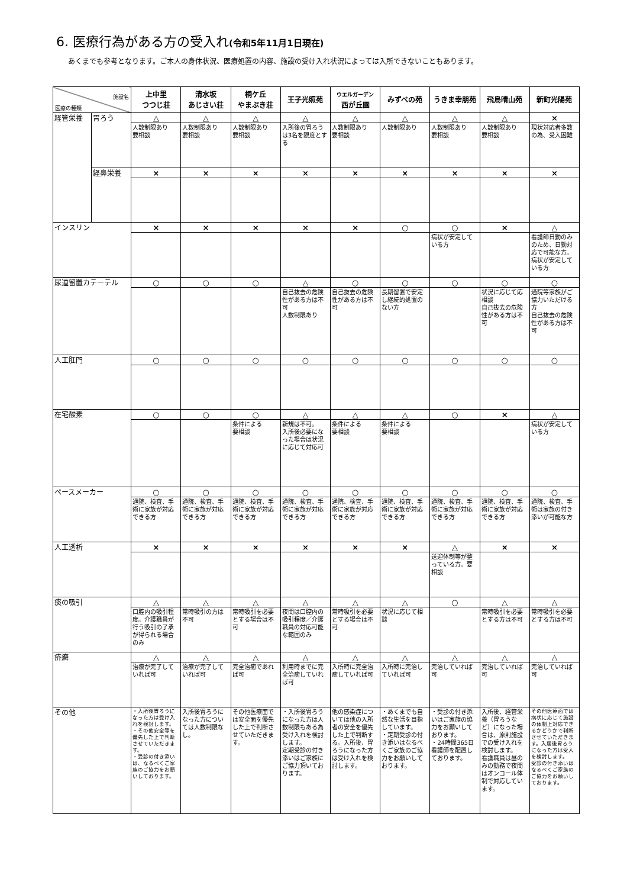6. 医療行為がある方の受入れ(令和5年11月1日現在)
あくまでも参考となります。ご本人の身体状況、医療処置の内容、施設の受け入れ状況によっては入所できないこともあります。
| 施設名 医療の種類 | | 上中里 つつじ荘 | 清水坂 あじさい荘 | 桐ケ丘 やまぶき荘 | 王子光照苑 | ウエルガーデン 西が丘園 | みずべの苑 | うきま幸朋苑 | 飛鳥晴山苑 | 新町光陽苑 |
| --- | --- | --- | --- | --- | --- | --- | --- | --- | --- | --- |
| 経管栄養 | 胃ろう | △ | △ | △ | △ | △ | △ | △ | △ | × |
| | | 人数制限あり 要相談 | 人数制限あり 要相談 | 人数制限あり 要相談 | 入所後の胃ろうは3名を限度とする | 人数制限あり 要相談 | 人数制限あり | 人数制限あり 要相談 | 人数制限あり 要相談 | 現状対応者多数の為、受入困難 |
| | 経鼻栄養 | × | × | × | × | × | × | × | × | × |
| インスリン | | × | × | × | × | × | ○ | ○ | × | △ |
| | | | | | | | | 病状が安定している方 | | 看護師日勤のみのため、日勤対応で可能な方。病状が安定している方 |
| 尿道留置カテーテル | | ○ | ○ | ○ | △ | ○ | ○ | ○ | ○ | ○ |
| | | | | | 自己抜去の危険性がある方は不可 人数制限あり | 自己抜去の危険性がある方は不可 | 長期留置で安定し継続的処置のない方 | | 状況に応じて応相談 自己抜去の危険性がある方は不可 | 通院等家族がご協力いただける方 自己抜去の危険性がある方は不可 |
| 人工肛門 | | ○ | ○ | ○ | ○ | ○ | ○ | ○ | ○ | ○ |
| 在宅酸素 | | ○ | ○ | ○ | △ | △ | △ | ○ | × | △ |
| | | | | 条件による 要相談 | 新規は不可。 入所後必要になった場合は状況に応じて対応可 | 条件による 要相談 | 条件による 要相談 | | | 病状が安定している方 |
| ペースメーカー | | ○ | ○ | ○ | ○ | ○ | ○ | ○ | ○ | ○ |
| | | 通院、検査、手術に家族が対応できる方 | 通院、検査、手術に家族が対応できる方 | 通院、検査、手術に家族が対応できる方 | 通院、検査、手術に家族が対応できる方 | 通院、検査、手術に家族が対応できる方 | 通院、検査、手術に家族が対応できる方 | 通院、検査、手術に家族が対応できる方 | 通院、検査、手術に家族が対応できる方 | 通院、検査、手術は家族の付き添いが可能な方 |
| 人工透析 | | × | × | × | × | × | × | △ | × | × |
| | | | | | | | | 送迎体制等が整っている方。要相談 | | |
| 痰の吸引 | | △ | △ | △ | △ | △ | △ | ○ | △ | △ |
| | | 口腔内の吸引程度。介護職員が行う吸引の了承が得られる場合のみ | 常時吸引の方は不可 | 常時吸引を必要とする場合は不可 | 夜間は口腔内の吸引程度／介護職員の対応可能な範囲のみ | 常時吸引を必要とする場合は不可 | 状況に応じて相談 | | 常時吸引を必要とする方は不可 | 常時吸引を必要とする方は不可 |
| 疥癬 | | △ | △ | △ | △ | △ | △ | △ | △ | △ |
| | | 治療が完了していれば可 | 治療が完了していれば可 | 完全治癒であれば可 | 利用時までに完全治癒していれば可 | 入所時に完全治癒していれば可 | 入所時に完治していれば可 | 完治していれば可 | 完治していれば可 | 完治していれば可 |
| その他 | | ・入所後胃ろうになった方は受け入れを検討します。 ・その他安全等を優先した上で判断させていただきます。 ・受診の付き添いは、なるべくご家族のご協力をお願いしております。 | 入所後胃ろうになった方については人数制限なし。 | その他医療面では安全面を優先した上で判断させていただきます。 | ・入所後胃ろうになった方は人数制限もある為受け入れを検討します。 定期受診の付き添いはご家族にご協力頂いております。 | 他の感染症については他の入所者の安全を優先した上で判断する。入所後、胃ろうになった方は受け入れを検討します。 | ・あくまでも自然な生活を目指しています。 ・定期受診の付き添いはなるべくご家族のご協力をお願いしております。 | ・受診の付き添いはご家族の協力をお願いしております。 ・24時間365日看護師を配置しております。 | 入所後、経管栄養（胃ろうなど）になった場合は、原則施設での受け入れを検討します。 看護職員は昼のみの勤務で夜間はオンコール体制で対応しています。 | その他医療面では病状に応じて施設の体制上対応できるかどうかで判断させていただきます。入居後胃ろうになった方は受入を検討します。 受診の付き添いはなるべくご家族のご協力をお願いしております。 |